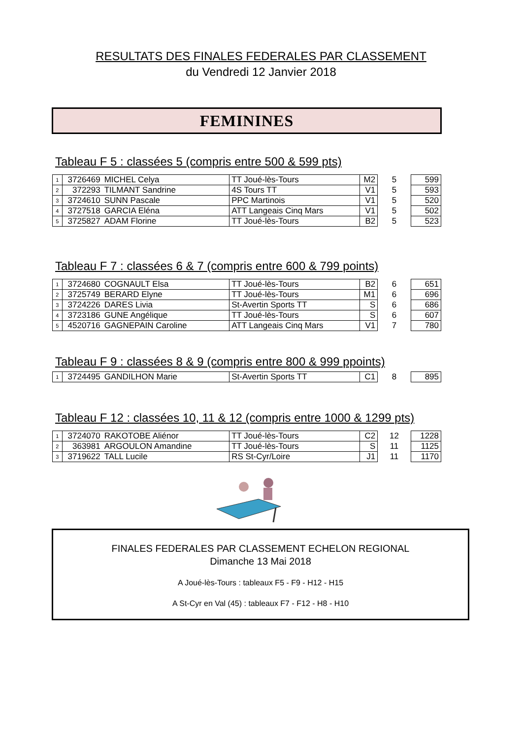RESULTATS DES FINALES FEDERALES PAR CLASSEMENT
du Vendredi 12 Janvier 2018
FEMININES
Tableau F 5 : classées 5 (compris entre 500 & 599 pts)
| 1 | 3726469 | MICHEL Celya | TT Joué-lès-Tours | M2 | 5 | 599 |
| 2 | 372293 | TILMANT Sandrine | 4S Tours TT | V1 | 5 | 593 |
| 3 | 3724610 | SUNN Pascale | PPC Martinois | V1 | 5 | 520 |
| 4 | 3727518 | GARCIA Eléna | ATT Langeais Cinq Mars | V1 | 5 | 502 |
| 5 | 3725827 | ADAM Florine | TT Joué-lès-Tours | B2 | 5 | 523 |
Tableau F 7 : classées 6 & 7 (compris entre 600 & 799 points)
| 1 | 3724680 | COGNAULT Elsa | TT Joué-lès-Tours | B2 | 6 | 651 |
| 2 | 3725749 | BERARD Elyne | TT Joué-lès-Tours | M1 | 6 | 696 |
| 3 | 3724226 | DARES Livia | St-Avertin Sports TT | S | 6 | 686 |
| 4 | 3723186 | GUNE Angélique | TT Joué-lès-Tours | S | 6 | 607 |
| 5 | 4520716 | GAGNEPAIN Caroline | ATT Langeais Cinq Mars | V1 | 7 | 780 |
Tableau F 9 : classées 8 & 9 (compris entre 800 & 999 ppoints)
| 1 | 3724495 | GANDILHON Marie | St-Avertin Sports TT | C1 | 8 | 895 |
Tableau F 12 : classées 10, 11 & 12 (compris entre 1000 & 1299 pts)
| 1 | 3724070 | RAKOTOBE Aliénor | TT Joué-lès-Tours | C2 | 12 | 1228 |
| 2 | 363981 | ARGOULON Amandine | TT Joué-lès-Tours | S | 11 | 1125 |
| 3 | 3719622 | TALL Lucile | RS St-Cyr/Loire | J1 | 11 | 1170 |
FINALES FEDERALES PAR CLASSEMENT ECHELON REGIONAL
Dimanche 13 Mai 2018
A Joué-lès-Tours : tableaux F5 - F9 - H12 - H15
A St-Cyr en Val (45) : tableaux F7 - F12 - H8 - H10